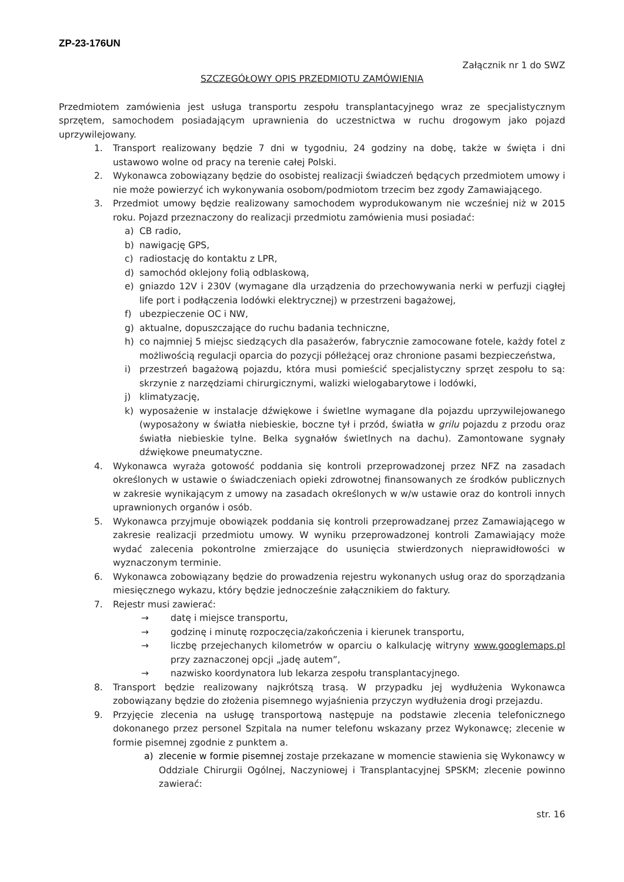ZP-23-176UN
Załącznik nr 1 do SWZ
SZCZEGÓŁOWY OPIS PRZEDMIOTU ZAMÓWIENIA
Przedmiotem zamówienia jest usługa transportu zespołu transplantacyjnego wraz ze specjalistycznym sprzętem, samochodem posiadającym uprawnienia do uczestnictwa w ruchu drogowym jako pojazd uprzywilejowany.
1. Transport realizowany będzie 7 dni w tygodniu, 24 godziny na dobę, także w święta i dni ustawowo wolne od pracy na terenie całej Polski.
2. Wykonawca zobowiązany będzie do osobistej realizacji świadczeń będących przedmiotem umowy i nie może powierzyć ich wykonywania osobom/podmiotom trzecim bez zgody Zamawiającego.
3. Przedmiot umowy będzie realizowany samochodem wyprodukowanym nie wcześniej niż w 2015 roku. Pojazd przeznaczony do realizacji przedmiotu zamówienia musi posiadać:
a) CB radio,
b) nawigację GPS,
c) radiostację do kontaktu z LPR,
d) samochód oklejony folią odblaskową,
e) gniazdo 12V i 230V (wymagane dla urządzenia do przechowywania nerki w perfuzji ciągłej life port i podłączenia lodówki elektrycznej) w przestrzeni bagażowej,
f) ubezpieczenie OC i NW,
g) aktualne, dopuszczające do ruchu badania techniczne,
h) co najmniej 5 miejsc siedzących dla pasażerów, fabrycznie zamocowane fotele, każdy fotel z możliwością regulacji oparcia do pozycji półleżącej oraz chronione pasami bezpieczeństwa,
i) przestrzeń bagażową pojazdu, która musi pomieścić specjalistyczny sprzęt zespołu to są: skrzynie z narzędziami chirurgicznymi, walizki wielogabarytowe i lodówki,
j) klimatyzację,
k) wyposażenie w instalacje dźwiękowe i świetlne wymagane dla pojazdu uprzywilejowanego (wyposażony w światła niebieskie, boczne tył i przód, światła w grilu pojazdu z przodu oraz światła niebieskie tylne. Belka sygnałów świetlnych na dachu). Zamontowane sygnały dźwiękowe pneumatyczne.
4. Wykonawca wyraża gotowość poddania się kontroli przeprowadzonej przez NFZ na zasadach określonych w ustawie o świadczeniach opieki zdrowotnej finansowanych ze środków publicznych w zakresie wynikającym z umowy na zasadach określonych w w/w ustawie oraz do kontroli innych uprawnionych organów i osób.
5. Wykonawca przyjmuje obowiązek poddania się kontroli przeprowadzanej przez Zamawiającego w zakresie realizacji przedmiotu umowy. W wyniku przeprowadzonej kontroli Zamawiający może wydać zalecenia pokontrolne zmierzające do usunięcia stwierdzonych nieprawidłowości w wyznaczonym terminie.
6. Wykonawca zobowiązany będzie do prowadzenia rejestru wykonanych usług oraz do sporządzania miesięcznego wykazu, który będzie jednocześnie załącznikiem do faktury.
7. Rejestr musi zawierać:
→ datę i miejsce transportu,
→ godzinę i minutę rozpoczęcia/zakończenia i kierunek transportu,
→ liczbę przejechanych kilometrów w oparciu o kalkulację witryny www.googlemaps.pl przy zaznaczonej opcji „jadę autem”,
→ nazwisko koordynatora lub lekarza zespołu transplantacyjnego.
8. Transport będzie realizowany najkrótszą trasą. W przypadku jej wydłużenia Wykonawca zobowiązany będzie do złożenia pisemnego wyjaśnienia przyczyn wydłużenia drogi przejazdu.
9. Przyjęcie zlecenia na usługę transportową następuje na podstawie zlecenia telefonicznego dokonanego przez personel Szpitala na numer telefonu wskazany przez Wykonawcę; zlecenie w formie pisemnej zgodnie z punktem a.
a) zlecenie w formie pisemnej zostaje przekazane w momencie stawienia się Wykonawcy w Oddziale Chirurgii Ogólnej, Naczyniowej i Transplantacyjnej SPSKM; zlecenie powinno zawierać:
str. 16